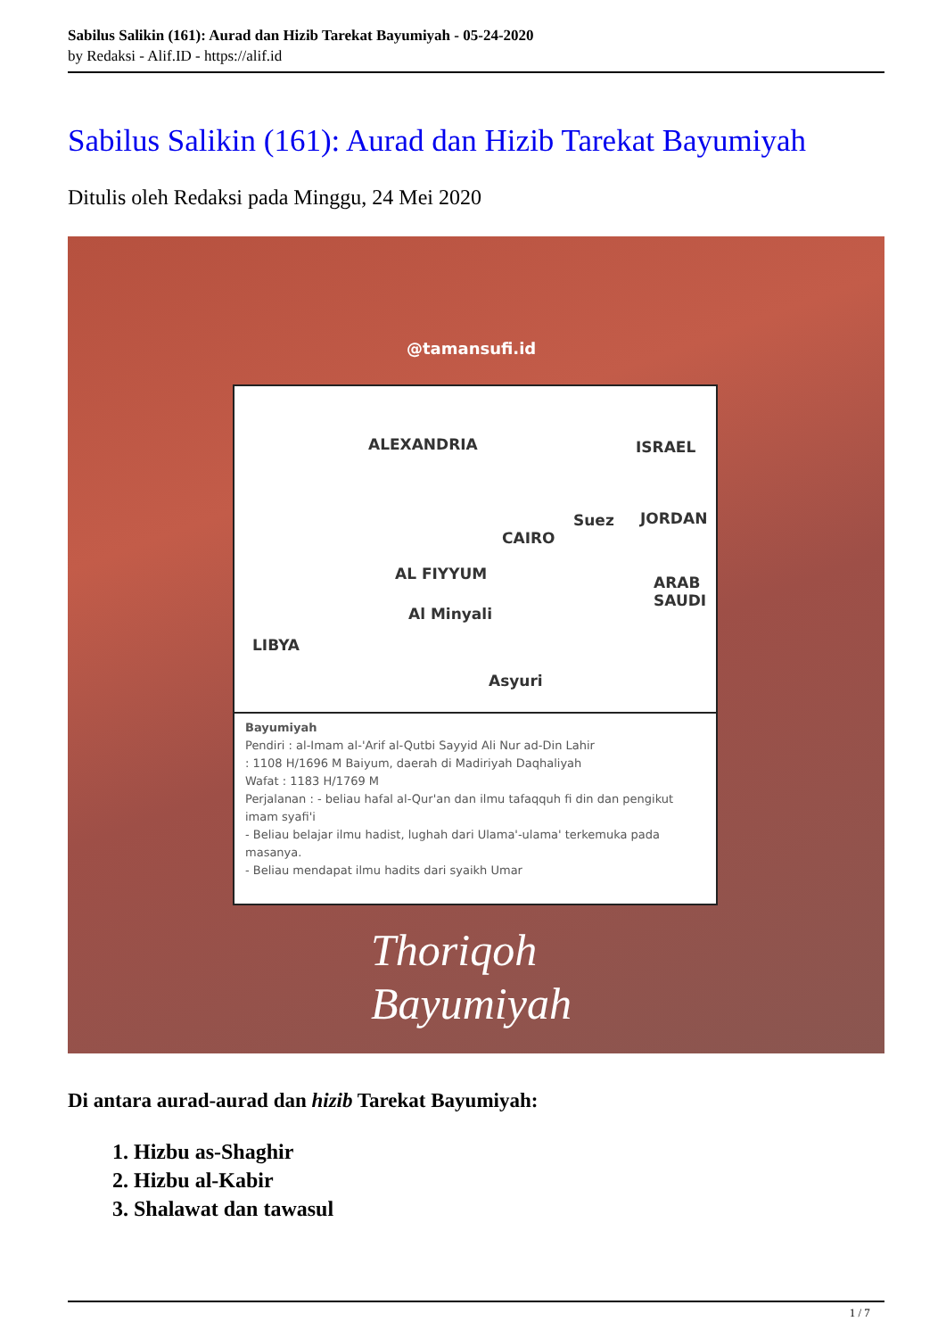Sabilus Salikin (161): Aurad dan Hizib Tarekat Bayumiyah - 05-24-2020
by Redaksi - Alif.ID - https://alif.id
Sabilus Salikin (161): Aurad dan Hizib Tarekat Bayumiyah
Ditulis oleh Redaksi pada Minggu, 24 Mei 2020
@tamansufi.id
ALEXANDRIA ISRAEL
Suez JORDAN
CAIRO
AL FIYYUM ARAB SAUDI
Al Minyali
LIBYA
Asyuri
Bayumiyah
Pendiri : al-Imam al-'Arif al-Qutbi Sayyid Ali Nur ad-Din Lahir
: 1108 H/1696 M Baiyum, daerah di Madiriyah Daqhaliyah
Wafat : 1183 H/1769 M
Perjalanan : - beliau hafal al-Qur'an dan ilmu tafaqquh fi din dan pengikut imam syafi'i
- Beliau belajar ilmu hadist, lughah dari Ulama'-ulama' terkemuka pada masanya.
- Beliau mendapat ilmu hadits dari syaikh Umar
Thoriqoh
Bayumiyah
Di antara aurad-aurad dan hizib Tarekat Bayumiyah:
1. Hizbu as-Shaghir
2. Hizbu al-Kabir
3. Shalawat dan tawasul
1 / 7